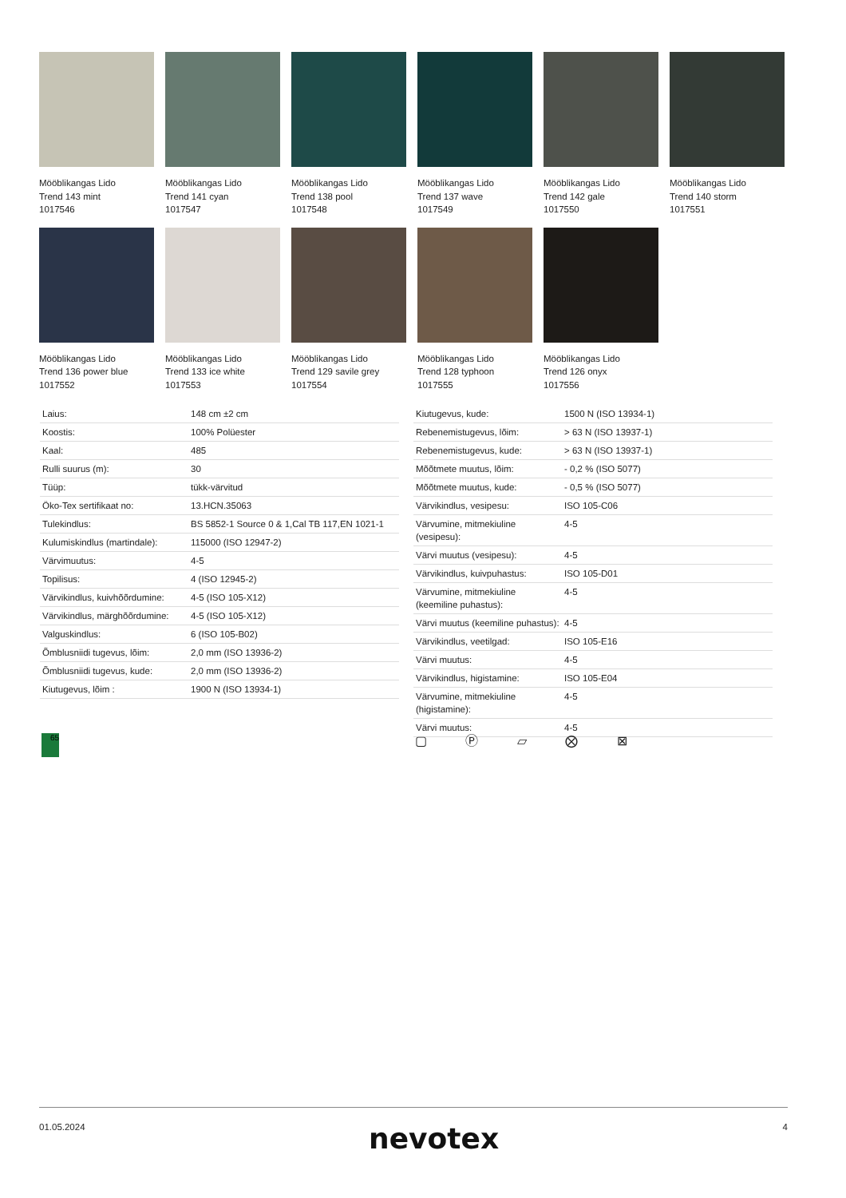Mööblikangas Lido
Trend 143 mint
1017546
Mööblikangas Lido
Trend 141 cyan
1017547
Mööblikangas Lido
Trend 138 pool
1017548
Mööblikangas Lido
Trend 137 wave
1017549
Mööblikangas Lido
Trend 142 gale
1017550
Mööblikangas Lido
Trend 140 storm
1017551
Mööblikangas Lido
Trend 136 power blue
1017552
Mööblikangas Lido
Trend 133 ice white
1017553
Mööblikangas Lido
Trend 129 savile grey
1017554
Mööblikangas Lido
Trend 128 typhoon
1017555
Mööblikangas Lido
Trend 126 onyx
1017556
| Laius: | 148 cm ±2 cm |
| Koostis: | 100% Polüester |
| Kaal: | 485 |
| Rulli suurus (m): | 30 |
| Tüüp: | tükk-värvitud |
| Öko-Tex sertifikaat no: | 13.HCN.35063 |
| Tulekindlus: | BS 5852-1 Source 0 & 1,Cal TB 117,EN 1021-1 |
| Kulumiskindlus (martindale): | 115000 (ISO 12947-2) |
| Värvimuutus: | 4-5 |
| Topilisus: | 4 (ISO 12945-2) |
| Värvikindlus, kuivhõõrdumine: | 4-5 (ISO 105-X12) |
| Värvikindlus, märghõõrdumine: | 4-5 (ISO 105-X12) |
| Valguskindlus: | 6 (ISO 105-B02) |
| Õmblusniidi tugevus, lõim: | 2,0 mm (ISO 13936-2) |
| Õmblusniidi tugevus, kude: | 2,0 mm (ISO 13936-2) |
| Kiutugevus, lõim : | 1900 N (ISO 13934-1) |
| Kiutugevus, kude: | 1500 N (ISO 13934-1) |
| Rebenemistugevus, lõim: | > 63 N (ISO 13937-1) |
| Rebenemistugevus, kude: | > 63 N (ISO 13937-1) |
| Mõõtmete muutus, lõim: | - 0,2 % (ISO 5077) |
| Mõõtmete muutus, kude: | - 0,5 % (ISO 5077) |
| Värvikindlus, vesipesu: | ISO 105-C06 |
| Värvumine, mitmekiuline (vesipesu): | 4-5 |
| Värvi muutus (vesipesu): | 4-5 |
| Värvikindlus, kuivpuhastus: | ISO 105-D01 |
| Värvumine, mitmekiuline (keemiline puhastus): | 4-5 |
| Värvi muutus (keemiline puhastus): | 4-5 |
| Värvikindlus, veetilgad: | ISO 105-E16 |
| Värvi muutus: | 4-5 |
| Värvikindlus, higistamine: | ISO 105-E04 |
| Värvumine, mitmekiuline (higistamine): | 4-5 |
| Värvi muutus: | 4-5 |
65 ▢ Ⓟ ⏥ ⨂ ⊠
01.05.2024 nevotex 4